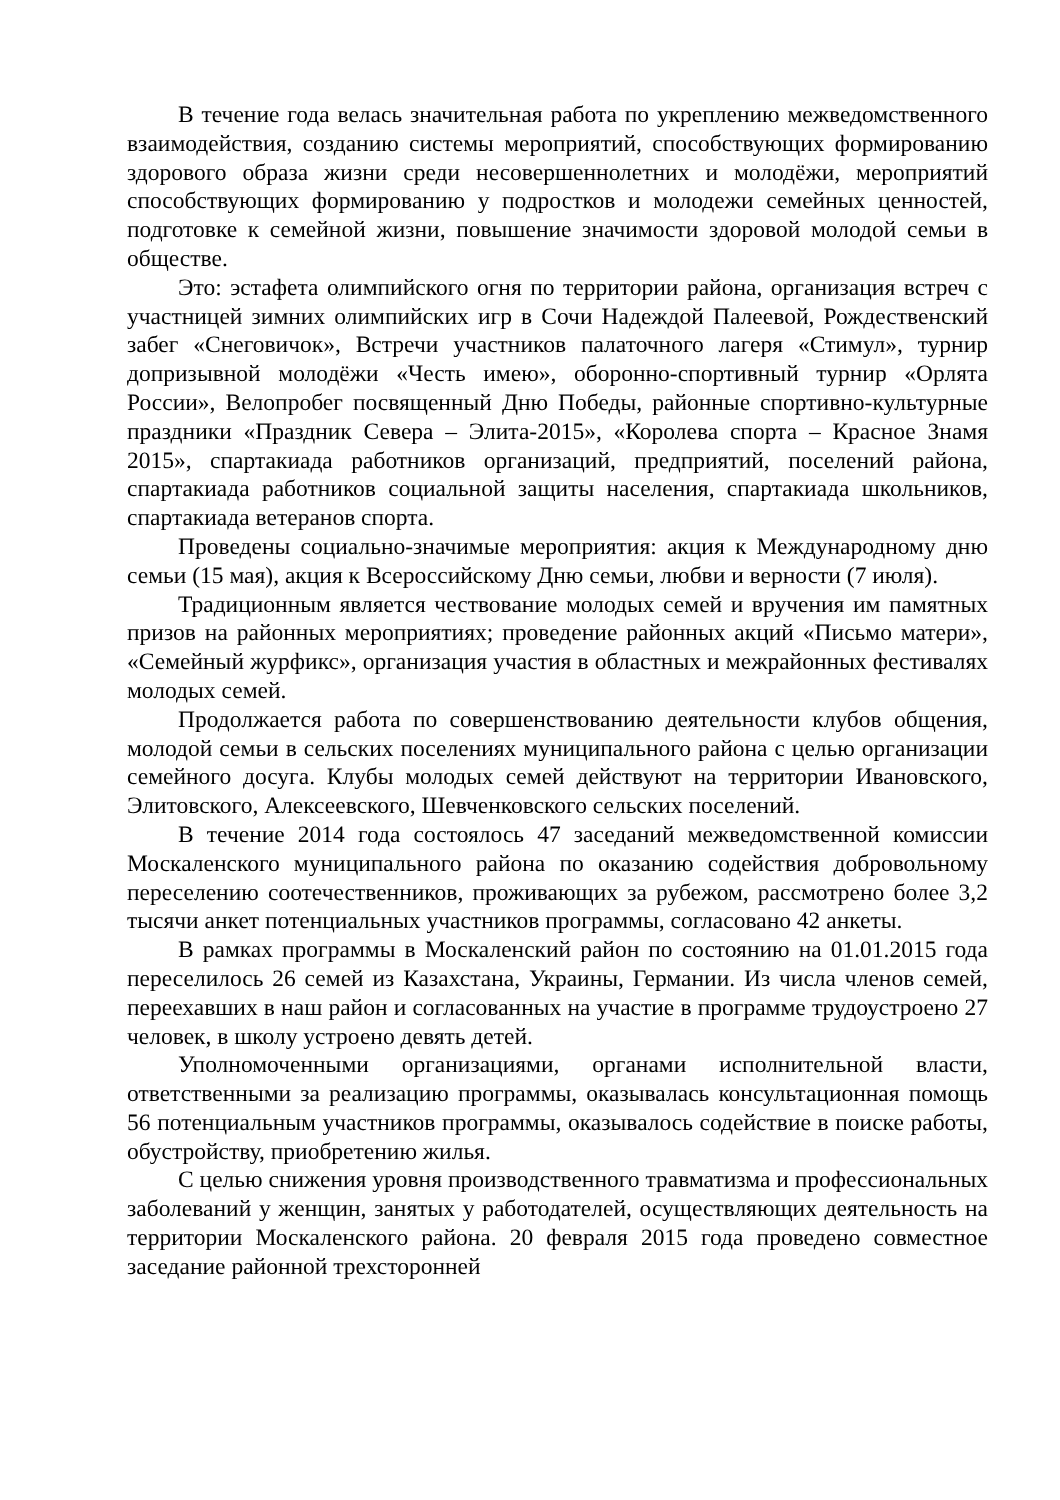В течение года велась значительная работа по укреплению межведомственного взаимодействия, созданию системы мероприятий, способствующих формированию здорового образа жизни среди несовершеннолетних и молодёжи, мероприятий способствующих формированию у подростков и молодежи семейных ценностей, подготовке к семейной жизни, повышение значимости здоровой молодой семьи в обществе.
Это: эстафета олимпийского огня по территории района, организация встреч с участницей зимних олимпийских игр в Сочи Надеждой Палеевой, Рождественский забег «Снеговичок», Встречи участников палаточного лагеря «Стимул», турнир допризывной молодёжи «Честь имею», оборонно-спортивный турнир «Орлята России», Велопробег посвященный Дню Победы, районные спортивно-культурные праздники «Праздник Севера – Элита-2015», «Королева спорта – Красное Знамя 2015», спартакиада работников организаций, предприятий, поселений района, спартакиада работников социальной защиты населения, спартакиада школьников, спартакиада ветеранов спорта.
Проведены социально-значимые мероприятия: акция к Международному дню семьи (15 мая), акция к Всероссийскому Дню семьи, любви и верности (7 июля).
Традиционным является чествование молодых семей и вручения им памятных призов на районных мероприятиях; проведение районных акций «Письмо матери», «Семейный журфикс», организация участия в областных и межрайонных фестивалях молодых семей.
Продолжается работа по совершенствованию деятельности клубов общения, молодой семьи в сельских поселениях муниципального района с целью организации семейного досуга. Клубы молодых семей действуют на территории Ивановского, Элитовского, Алексеевского, Шевченковского сельских поселений.
В течение 2014 года состоялось 47 заседаний межведомственной комиссии Москаленского муниципального района по оказанию содействия добровольному переселению соотечественников, проживающих за рубежом, рассмотрено более 3,2 тысячи анкет потенциальных участников программы, согласовано 42 анкеты.
В рамках программы в Москаленский район по состоянию на 01.01.2015 года переселилось 26 семей из Казахстана, Украины, Германии. Из числа членов семей, переехавших в наш район и согласованных на участие в программе трудоустроено 27 человек, в школу устроено девять детей.
Уполномоченными организациями, органами исполнительной власти, ответственными за реализацию программы, оказывалась консультационная помощь 56 потенциальным участников программы, оказывалось содействие в поиске работы, обустройству, приобретению жилья.
С целью снижения уровня производственного травматизма и профессиональных заболеваний у женщин, занятых у работодателей, осуществляющих деятельность на территории Москаленского района. 20 февраля 2015 года проведено совместное заседание районной трехсторонней